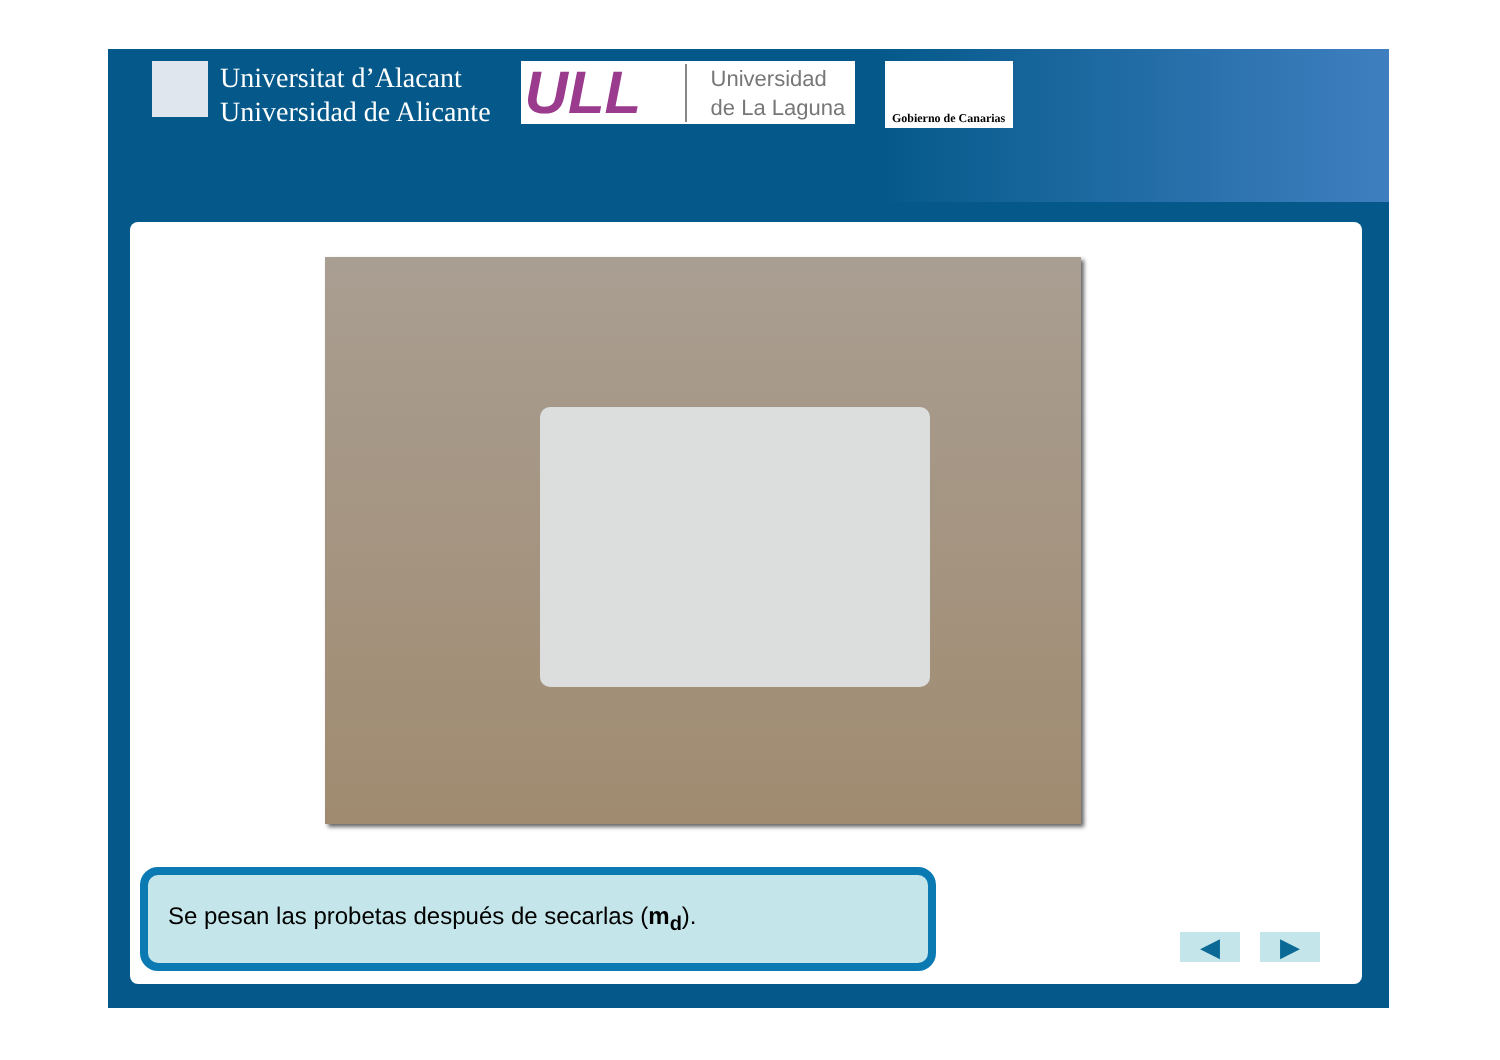Universitat d’Alacant
Universidad de Alicante
ULL Universidad
de La Laguna
Gobierno de Canarias
Se pesan las probetas después de secarlas (m<sub>d</sub>).
◀ ▶